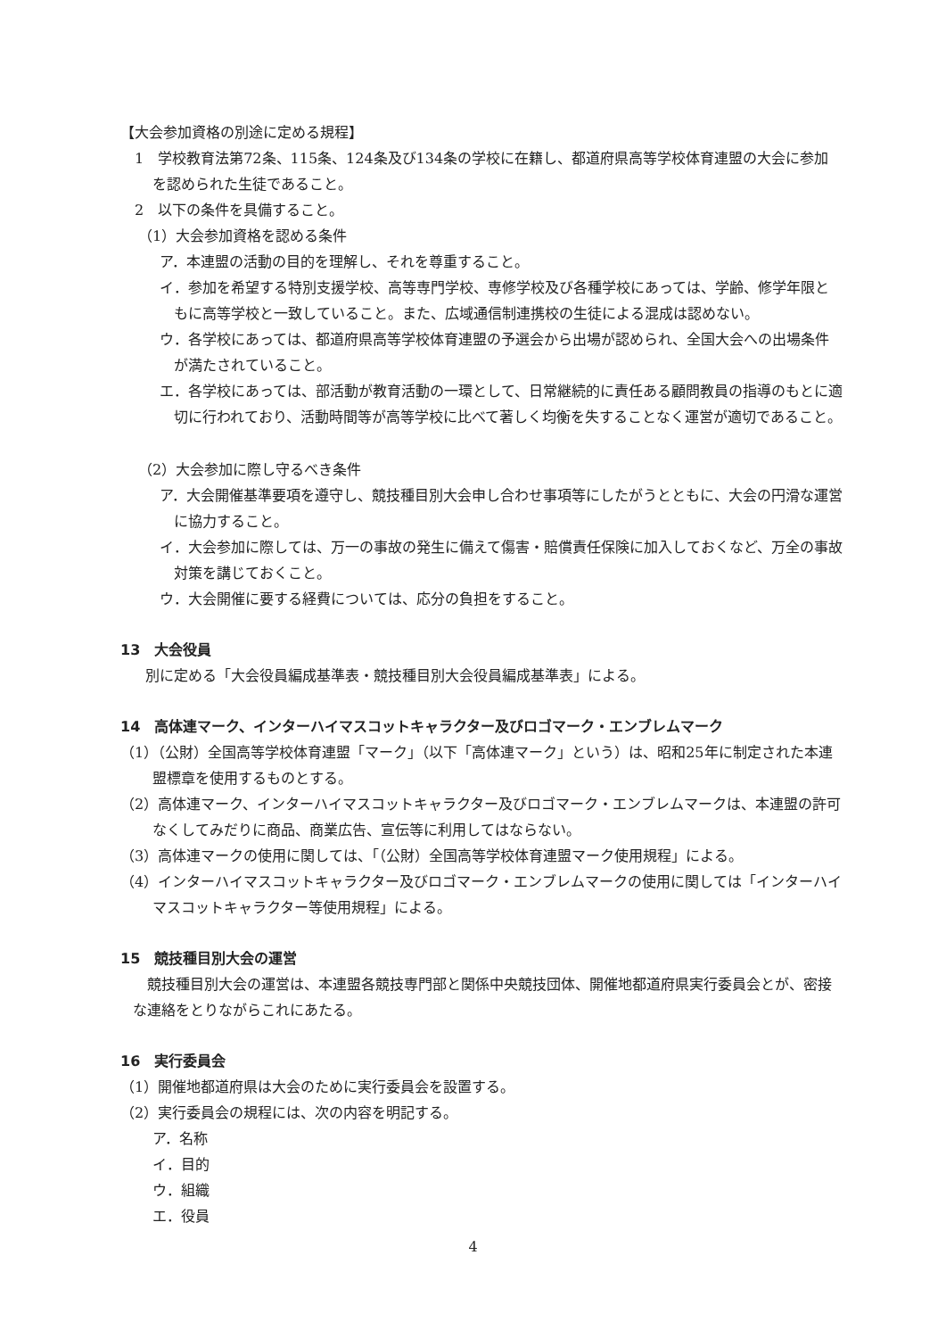【大会参加資格の別途に定める規程】
1　学校教育法第72条、115条、124条及び134条の学校に在籍し、都道府県高等学校体育連盟の大会に参加を認められた生徒であること。
2　以下の条件を具備すること。
（1）大会参加資格を認める条件
ア．本連盟の活動の目的を理解し、それを尊重すること。
イ．参加を希望する特別支援学校、高等専門学校、専修学校及び各種学校にあっては、学齢、修学年限ともに高等学校と一致していること。また、広域通信制連携校の生徒による混成は認めない。
ウ．各学校にあっては、都道府県高等学校体育連盟の予選会から出場が認められ、全国大会への出場条件が満たされていること。
エ．各学校にあっては、部活動が教育活動の一環として、日常継続的に責任ある顧問教員の指導のもとに適切に行われており、活動時間等が高等学校に比べて著しく均衡を失することなく運営が適切であること。
（2）大会参加に際し守るべき条件
ア．大会開催基準要項を遵守し、競技種目別大会申し合わせ事項等にしたがうとともに、大会の円滑な運営に協力すること。
イ．大会参加に際しては、万一の事故の発生に備えて傷害・賠償責任保険に加入しておくなど、万全の事故対策を講じておくこと。
ウ．大会開催に要する経費については、応分の負担をすること。
13　大会役員
別に定める「大会役員編成基準表・競技種目別大会役員編成基準表」による。
14　高体連マーク、インターハイマスコットキャラクター及びロゴマーク・エンブレムマーク
（1）（公財）全国高等学校体育連盟「マーク」（以下「高体連マーク」という）は、昭和25年に制定された本連盟標章を使用するものとする。
（2）高体連マーク、インターハイマスコットキャラクター及びロゴマーク・エンブレムマークは、本連盟の許可なくしてみだりに商品、商業広告、宣伝等に利用してはならない。
（3）高体連マークの使用に関しては、「（公財）全国高等学校体育連盟マーク使用規程」による。
（4）インターハイマスコットキャラクター及びロゴマーク・エンブレムマークの使用に関しては「インターハイマスコットキャラクター等使用規程」による。
15　競技種目別大会の運営
競技種目別大会の運営は、本連盟各競技専門部と関係中央競技団体、開催地都道府県実行委員会とが、密接な連絡をとりながらこれにあたる。
16　実行委員会
（1）開催地都道府県は大会のために実行委員会を設置する。
（2）実行委員会の規程には、次の内容を明記する。
ア．名称
イ．目的
ウ．組織
エ．役員
4